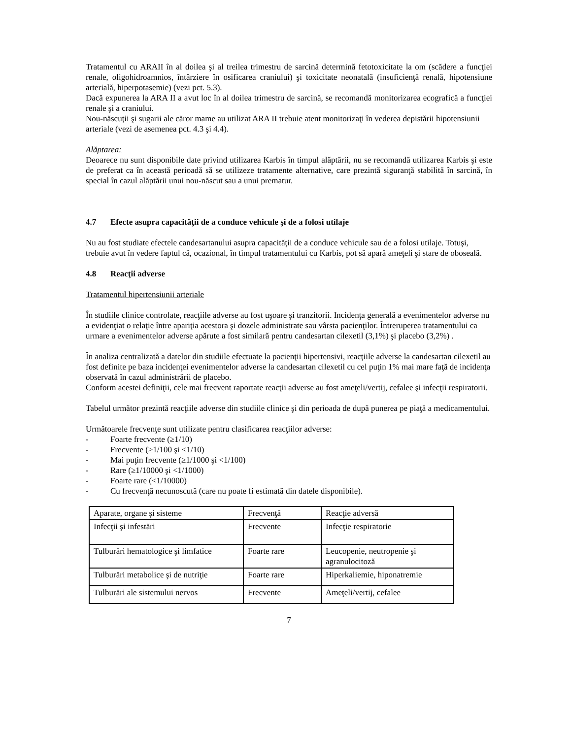Tratamentul cu ARAII în al doilea şi al treilea trimestru de sarcină determină fetotoxicitate la om (scădere a funcţiei renale, oligohidroamnios, întârziere în osificarea craniului) şi toxicitate neonatală (insuficienţă renală, hipotensiune arterială, hiperpotasemie) (vezi pct. 5.3).
Dacă expunerea la ARA II a avut loc în al doilea trimestru de sarcină, se recomandă monitorizarea ecografică a funcţiei renale şi a craniului.
Nou-născuţii şi sugarii ale căror mame au utilizat ARA II trebuie atent monitorizaţi în vederea depistării hipotensiunii arteriale (vezi de asemenea pct. 4.3 şi 4.4).
Alăptarea:
Deoarece nu sunt disponibile date privind utilizarea Karbis în timpul alăptării, nu se recomandă utilizarea Karbis şi este de preferat ca în această perioadă să se utilizeze tratamente alternative, care prezintă siguranţă stabilită în sarcină, în special în cazul alăptării unui nou-născut sau a unui prematur.
4.7 Efecte asupra capacităţii de a conduce vehicule şi de a folosi utilaje
Nu au fost studiate efectele candesartanului asupra capacităţii de a conduce vehicule sau de a folosi utilaje. Totuşi, trebuie avut în vedere faptul că, ocazional, în timpul tratamentului cu Karbis, pot să apară ameţeli şi stare de oboseală.
4.8 Reacţii adverse
Tratamentul hipertensiunii arteriale
În studiile clinice controlate, reacţiile adverse au fost uşoare şi tranzitorii. Incidenţa generală a evenimentelor adverse nu a evidenţiat o relaţie între apariţia acestora şi dozele administrate sau vârsta pacienţilor. Întreruperea tratamentului ca urmare a evenimentelor adverse apărute a fost similară pentru candesartan cilexetil (3,1%) şi placebo (3,2%) .
În analiza centralizată a datelor din studiile efectuate la pacienţii hipertensivi, reacţiile adverse la candesartan cilexetil au fost definite pe baza incidenţei evenimentelor adverse la candesartan cilexetil cu cel puţin 1% mai mare faţă de incidenţa observată în cazul administrării de placebo.
Conform acestei definiţii, cele mai frecvent raportate reacţii adverse au fost ameţeli/vertij, cefalee şi infecţii respiratorii.
Tabelul următor prezintă reacţiile adverse din studiile clinice şi din perioada de după punerea pe piaţă a medicamentului.
Următoarele frecvenţe sunt utilizate pentru clasificarea reacţiilor adverse:
- Foarte frecvente (≥1/10)
- Frecvente (≥1/100 şi <1/10)
- Mai puţin frecvente (≥1/1000 şi <1/100)
- Rare (≥1/10000 şi <1/1000)
- Foarte rare (<1/10000)
- Cu frecvenţă necunoscută (care nu poate fi estimată din datele disponibile).
| Aparate, organe şi sisteme | Frecvenţă | Reacţie adversă |
| Infecţii şi infestări | Frecvente | Infecţie respiratorie |
| Tulburări hematologice şi limfatice | Foarte rare | Leucopenie, neutropenie şi agranulocitoză |
| Tulburări metabolice şi de nutriţie | Foarte rare | Hiperkaliemie, hiponatremie |
| Tulburări ale sistemului nervos | Frecvente | Ameţeli/vertij, cefalee |
7